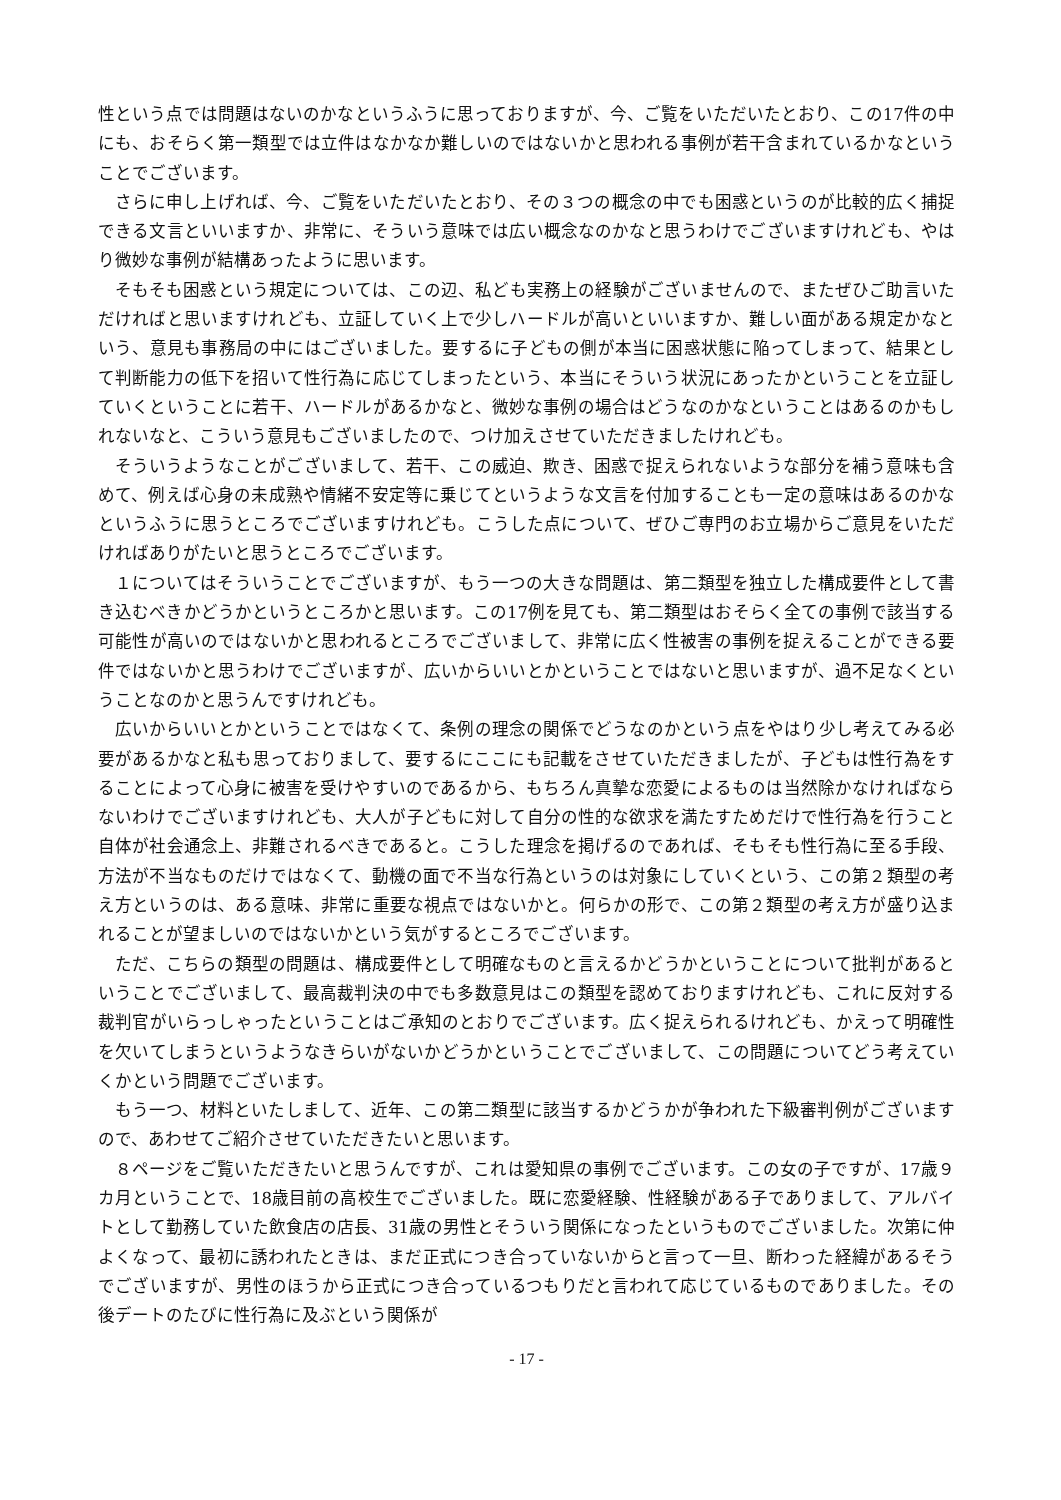性という点では問題はないのかなというふうに思っておりますが、今、ご覧をいただいたとおり、この17件の中にも、おそらく第一類型では立件はなかなか難しいのではないかと思われる事例が若干含まれているかなということでございます。
さらに申し上げれば、今、ご覧をいただいたとおり、その３つの概念の中でも困惑というのが比較的広く捕捉できる文言といいますか、非常に、そういう意味では広い概念なのかなと思うわけでございますけれども、やはり微妙な事例が結構あったように思います。
そもそも困惑という規定については、この辺、私ども実務上の経験がございませんので、またぜひご助言いただければと思いますけれども、立証していく上で少しハードルが高いといいますか、難しい面がある規定かなという、意見も事務局の中にはございました。要するに子どもの側が本当に困惑状態に陥ってしまって、結果として判断能力の低下を招いて性行為に応じてしまったという、本当にそういう状況にあったかということを立証していくということに若干、ハードルがあるかなと、微妙な事例の場合はどうなのかなということはあるのかもしれないなと、こういう意見もございましたので、つけ加えさせていただきましたけれども。
そういうようなことがございまして、若干、この威迫、欺き、困惑で捉えられないような部分を補う意味も含めて、例えば心身の未成熟や情緒不安定等に乗じてというような文言を付加することも一定の意味はあるのかなというふうに思うところでございますけれども。こうした点について、ぜひご専門のお立場からご意見をいただければありがたいと思うところでございます。
１についてはそういうことでございますが、もう一つの大きな問題は、第二類型を独立した構成要件として書き込むべきかどうかというところかと思います。この17例を見ても、第二類型はおそらく全ての事例で該当する可能性が高いのではないかと思われるところでございまして、非常に広く性被害の事例を捉えることができる要件ではないかと思うわけでございますが、広いからいいとかということではないと思いますが、過不足なくということなのかと思うんですけれども。
広いからいいとかということではなくて、条例の理念の関係でどうなのかという点をやはり少し考えてみる必要があるかなと私も思っておりまして、要するにここにも記載をさせていただきましたが、子どもは性行為をすることによって心身に被害を受けやすいのであるから、もちろん真摯な恋愛によるものは当然除かなければならないわけでございますけれども、大人が子どもに対して自分の性的な欲求を満たすためだけで性行為を行うこと自体が社会通念上、非難されるべきであると。こうした理念を掲げるのであれば、そもそも性行為に至る手段、方法が不当なものだけではなくて、動機の面で不当な行為というのは対象にしていくという、この第２類型の考え方というのは、ある意味、非常に重要な視点ではないかと。何らかの形で、この第２類型の考え方が盛り込まれることが望ましいのではないかという気がするところでございます。
ただ、こちらの類型の問題は、構成要件として明確なものと言えるかどうかということについて批判があるということでございまして、最高裁判決の中でも多数意見はこの類型を認めておりますけれども、これに反対する裁判官がいらっしゃったということはご承知のとおりでございます。広く捉えられるけれども、かえって明確性を欠いてしまうというようなきらいがないかどうかということでございまして、この問題についてどう考えていくかという問題でございます。
もう一つ、材料といたしまして、近年、この第二類型に該当するかどうかが争われた下級審判例がございますので、あわせてご紹介させていただきたいと思います。
８ページをご覧いただきたいと思うんですが、これは愛知県の事例でございます。この女の子ですが、17歳９カ月ということで、18歳目前の高校生でございました。既に恋愛経験、性経験がある子でありまして、アルバイトとして勤務していた飲食店の店長、31歳の男性とそういう関係になったというものでございました。次第に仲よくなって、最初に誘われたときは、まだ正式につき合っていないからと言って一旦、断わった経緯があるそうでございますが、男性のほうから正式につき合っているつもりだと言われて応じているものでありました。その後デートのたびに性行為に及ぶという関係が
- 17 -